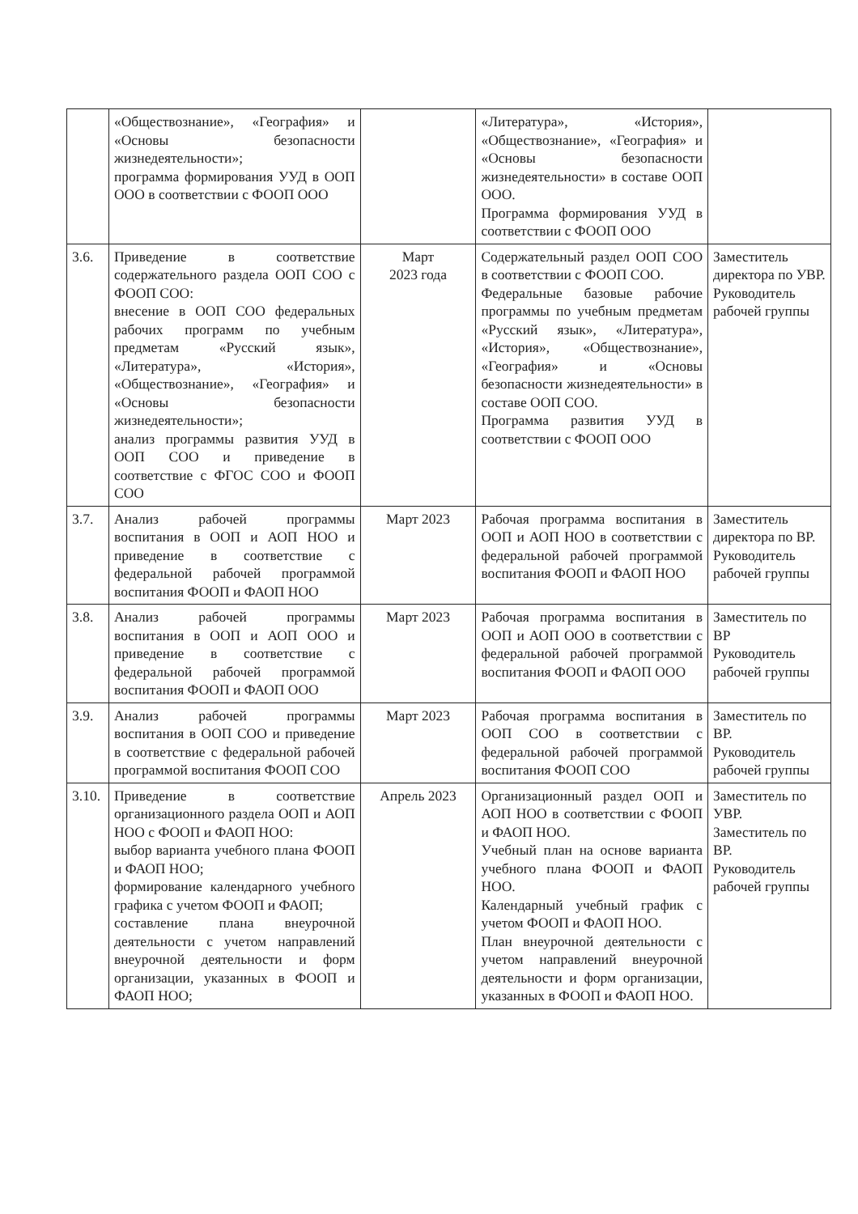| | «Обществознание», «География» и «Основы безопасности жизнедеятельности»; программа формирования УУД в ООП ООО в соответствии с ФООП ООО | | «Литература», «История», «Обществознание», «География» и «Основы безопасности жизнедеятельности» в составе ООП ООО. Программа формирования УУД в соответствии с ФООП ООО | |
| 3.6. | Приведение в соответствие содержательного раздела ООП СОО с ФООП СОО: внесение в ООП СОО федеральных рабочих программ по учебным предметам «Русский язык», «Литература», «История», «Обществознание», «География» и «Основы безопасности жизнедеятельности»; анализ программы развития УУД в ООП СОО и приведение в соответствие с ФГОС СОО и ФООП СОО | Март 2023 года | Содержательный раздел ООП СОО в соответствии с ФООП СОО. Федеральные базовые рабочие программы по учебным предметам «Русский язык», «Литература», «История», «Обществознание», «География» и «Основы безопасности жизнедеятельности» в составе ООП СОО. Программа развития УУД в соответствии с ФООП ООО | Заместитель директора по УВР. Руководитель рабочей группы |
| 3.7. | Анализ рабочей программы воспитания в ООП и АОП НОО и приведение в соответствие с федеральной рабочей программой воспитания ФООП и ФАОП НОО | Март 2023 | Рабочая программа воспитания в ООП и АОП НОО в соответствии с федеральной рабочей программой воспитания ФООП и ФАОП НОО | Заместитель директора по ВР. Руководитель рабочей группы |
| 3.8. | Анализ рабочей программы воспитания в ООП и АОП ООО и приведение в соответствие с федеральной рабочей программой воспитания ФООП и ФАОП ООО | Март 2023 | Рабочая программа воспитания в ООП и АОП ООО в соответствии с федеральной рабочей программой воспитания ФООП и ФАОП ООО | Заместитель по ВР Руководитель рабочей группы |
| 3.9. | Анализ рабочей программы воспитания в ООП СОО и приведение в соответствие с федеральной рабочей программой воспитания ФООП СОО | Март 2023 | Рабочая программа воспитания в ООП СОО в соответствии с федеральной рабочей программой воспитания ФООП СОО | Заместитель по ВР. Руководитель рабочей группы |
| 3.10. | Приведение в соответствие организационного раздела ООП и АОП НОО с ФООП и ФАОП НОО: выбор варианта учебного плана ФООП и ФАОП НОО; формирование календарного учебного графика с учетом ФООП и ФАОП; составление плана внеурочной деятельности с учетом направлений внеурочной деятельности и форм организации, указанных в ФООП и ФАОП НОО; | Апрель 2023 | Организационный раздел ООП и АОП НОО в соответствии с ФООП и ФАОП НОО. Учебный план на основе варианта учебного плана ФООП и ФАОП НОО. Календарный учебный график с учетом ФООП и ФАОП НОО. План внеурочной деятельности с учетом направлений внеурочной деятельности и форм организации, указанных в ФООП и ФАОП НОО. | Заместитель по УВР. Заместитель по ВР. Руководитель рабочей группы |